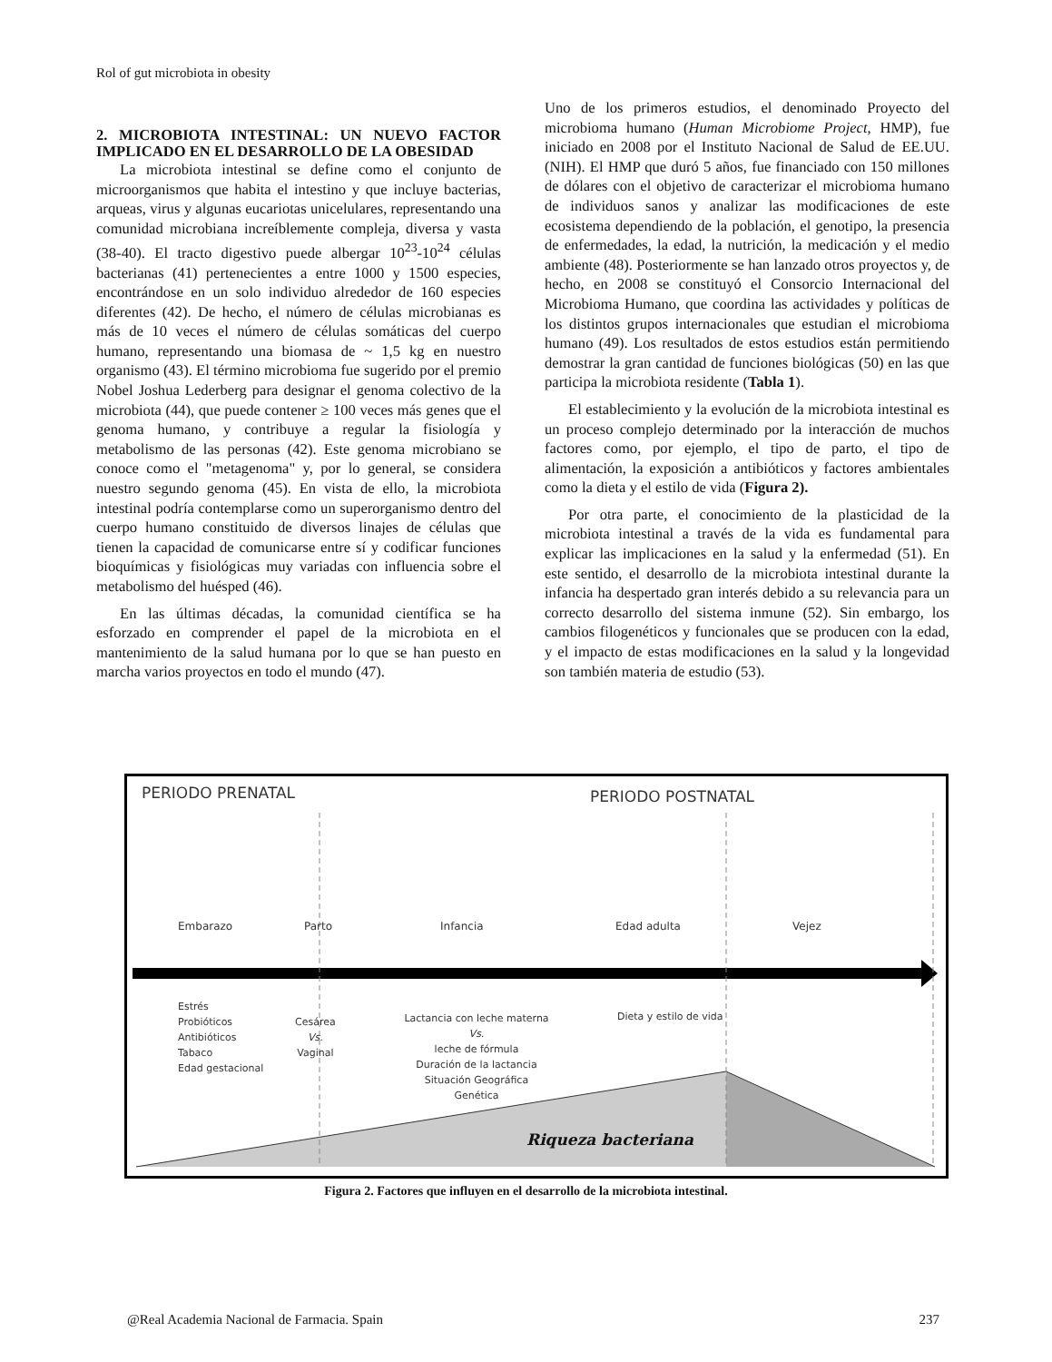Rol of gut microbiota in obesity
2. MICROBIOTA INTESTINAL: UN NUEVO FACTOR IMPLICADO EN EL DESARROLLO DE LA OBESIDAD
La microbiota intestinal se define como el conjunto de microorganismos que habita el intestino y que incluye bacterias, arqueas, virus y algunas eucariotas unicelulares, representando una comunidad microbiana increíblemente compleja, diversa y vasta (38-40). El tracto digestivo puede albergar 10<sup>23</sup>-10<sup>24</sup> células bacterianas (41) pertenecientes a entre 1000 y 1500 especies, encontrándose en un solo individuo alrededor de 160 especies diferentes (42). De hecho, el número de células microbianas es más de 10 veces el número de células somáticas del cuerpo humano, representando una biomasa de ~ 1,5 kg en nuestro organismo (43). El término microbioma fue sugerido por el premio Nobel Joshua Lederberg para designar el genoma colectivo de la microbiota (44), que puede contener ≥ 100 veces más genes que el genoma humano, y contribuye a regular la fisiología y metabolismo de las personas (42). Este genoma microbiano se conoce como el "metagenoma" y, por lo general, se considera nuestro segundo genoma (45). En vista de ello, la microbiota intestinal podría contemplarse como un superorganismo dentro del cuerpo humano constituido de diversos linajes de células que tienen la capacidad de comunicarse entre sí y codificar funciones bioquímicas y fisiológicas muy variadas con influencia sobre el metabolismo del huésped (46).
En las últimas décadas, la comunidad científica se ha esforzado en comprender el papel de la microbiota en el mantenimiento de la salud humana por lo que se han puesto en marcha varios proyectos en todo el mundo (47).
Uno de los primeros estudios, el denominado Proyecto del microbioma humano (Human Microbiome Project, HMP), fue iniciado en 2008 por el Instituto Nacional de Salud de EE.UU. (NIH). El HMP que duró 5 años, fue financiado con 150 millones de dólares con el objetivo de caracterizar el microbioma humano de individuos sanos y analizar las modificaciones de este ecosistema dependiendo de la población, el genotipo, la presencia de enfermedades, la edad, la nutrición, la medicación y el medio ambiente (48). Posteriormente se han lanzado otros proyectos y, de hecho, en 2008 se constituyó el Consorcio Internacional del Microbioma Humano, que coordina las actividades y políticas de los distintos grupos internacionales que estudian el microbioma humano (49). Los resultados de estos estudios están permitiendo demostrar la gran cantidad de funciones biológicas (50) en las que participa la microbiota residente (Tabla 1).
El establecimiento y la evolución de la microbiota intestinal es un proceso complejo determinado por la interacción de muchos factores como, por ejemplo, el tipo de parto, el tipo de alimentación, la exposición a antibióticos y factores ambientales como la dieta y el estilo de vida (Figura 2).
Por otra parte, el conocimiento de la plasticidad de la microbiota intestinal a través de la vida es fundamental para explicar las implicaciones en la salud y la enfermedad (51). En este sentido, el desarrollo de la microbiota intestinal durante la infancia ha despertado gran interés debido a su relevancia para un correcto desarrollo del sistema inmune (52). Sin embargo, los cambios filogenéticos y funcionales que se producen con la edad, y el impacto de estas modificaciones en la salud y la longevidad son también materia de estudio (53).
PERIODO PRENATAL PERIODO POSTNATAL
Embarazo Parto Infancia Edad adulta Vejez
Estrés
Probióticos
Antibióticos
Tabaco
Edad gestacional
Cesárea
Vs.
Vaginal
Lactancia con leche materna
Vs.
leche de fórmula
Duración de la lactancia
Situación Geográfica
Genética
Dieta y estilo de vida
Riqueza bacteriana
Figura 2. Factores que influyen en el desarrollo de la microbiota intestinal.
@Real Academia Nacional de Farmacia. Spain 237